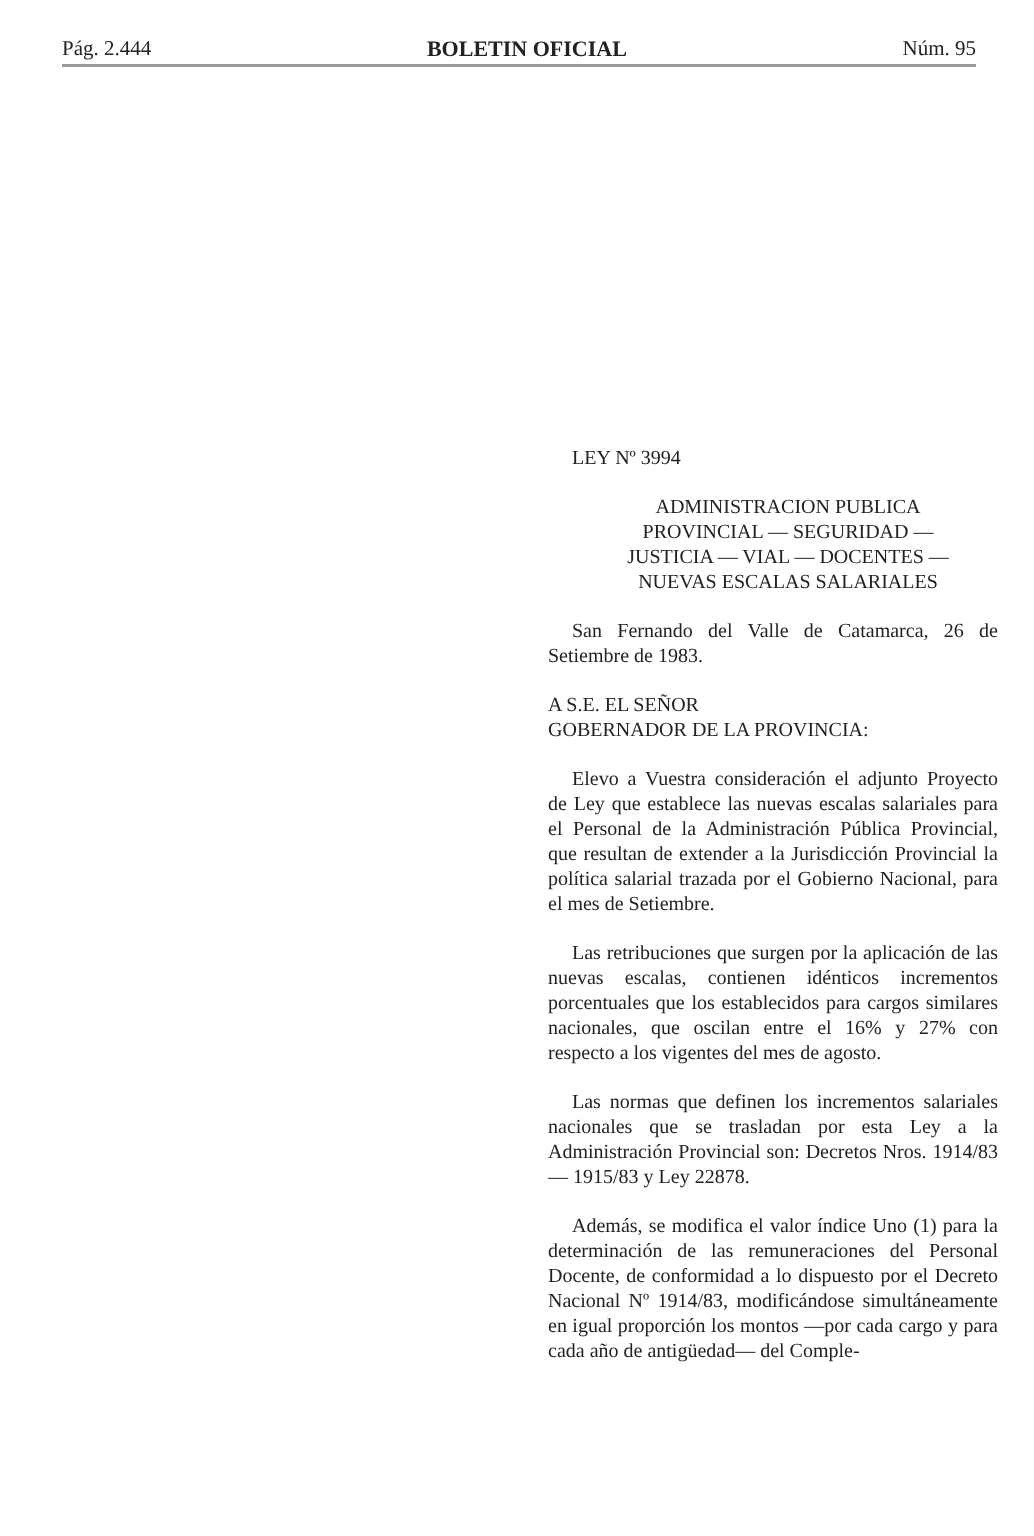Pág. 2.444 BOLETIN OFICIAL Núm. 95
LEY Nº 3994
ADMINISTRACION PUBLICA
PROVINCIAL — SEGURIDAD —
JUSTICIA — VIAL — DOCENTES —
NUEVAS ESCALAS SALARIALES
San Fernando del Valle de Catamarca, 26 de Setiembre de 1983.
A S.E. EL SEÑOR
GOBERNADOR DE LA PROVINCIA:
Elevo a Vuestra consideración el adjunto Proyecto de Ley que establece las nuevas escalas salariales para el Personal de la Administración Pública Provincial, que resultan de extender a la Jurisdicción Provincial la política salarial trazada por el Gobierno Nacional, para el mes de Setiembre.
Las retribuciones que surgen por la aplicación de las nuevas escalas, contienen idénticos incrementos porcentuales que los establecidos para cargos similares nacionales, que oscilan entre el 16% y 27% con respecto a los vigentes del mes de agosto.
Las normas que definen los incrementos salariales nacionales que se trasladan por esta Ley a la Administración Provincial son: Decretos Nros. 1914/83 — 1915/83 y Ley 22878.
Además, se modifica el valor índice Uno (1) para la determinación de las remuneraciones del Personal Docente, de conformidad a lo dispuesto por el Decreto Nacional Nº 1914/83, modificándose simultáneamente en igual proporción los montos —por cada cargo y para cada año de antigüedad— del Comple-